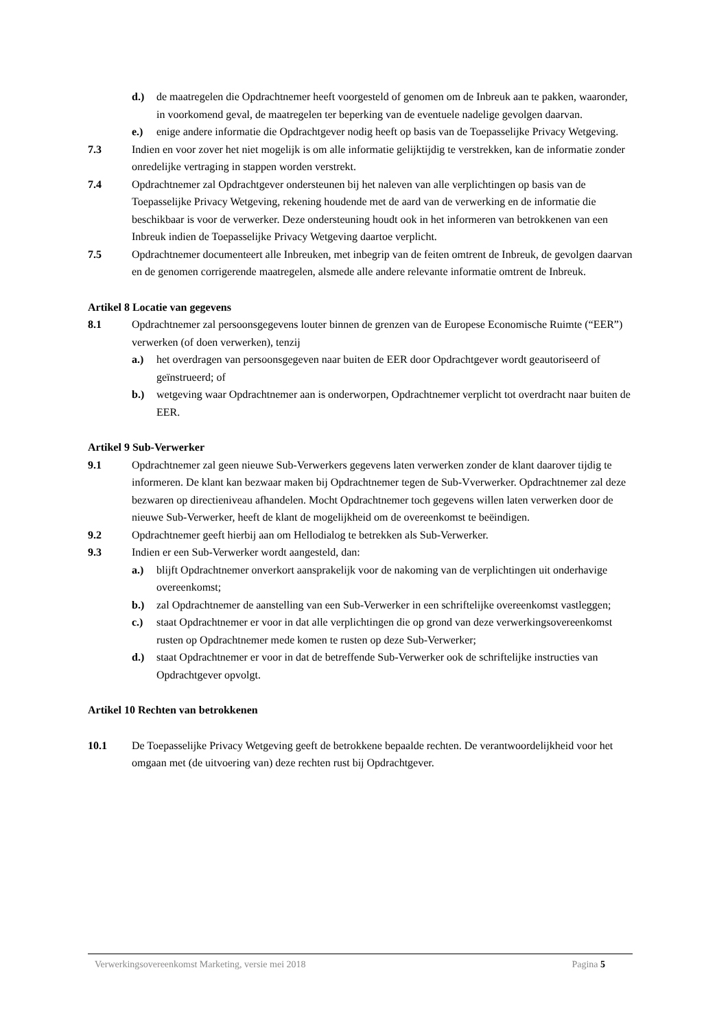d.) de maatregelen die Opdrachtnemer heeft voorgesteld of genomen om de Inbreuk aan te pakken, waaronder, in voorkomend geval, de maatregelen ter beperking van de eventuele nadelige gevolgen daarvan.
e.) enige andere informatie die Opdrachtgever nodig heeft op basis van de Toepasselijke Privacy Wetgeving.
7.3 Indien en voor zover het niet mogelijk is om alle informatie gelijktijdig te verstrekken, kan de informatie zonder onredelijke vertraging in stappen worden verstrekt.
7.4 Opdrachtnemer zal Opdrachtgever ondersteunen bij het naleven van alle verplichtingen op basis van de Toepasselijke Privacy Wetgeving, rekening houdende met de aard van de verwerking en de informatie die beschikbaar is voor de verwerker. Deze ondersteuning houdt ook in het informeren van betrokkenen van een Inbreuk indien de Toepasselijke Privacy Wetgeving daartoe verplicht.
7.5 Opdrachtnemer documenteert alle Inbreuken, met inbegrip van de feiten omtrent de Inbreuk, de gevolgen daarvan en de genomen corrigerende maatregelen, alsmede alle andere relevante informatie omtrent de Inbreuk.
Artikel 8 Locatie van gegevens
8.1 Opdrachtnemer zal persoonsgegevens louter binnen de grenzen van de Europese Economische Ruimte (“EER”) verwerken (of doen verwerken), tenzij
a.) het overdragen van persoonsgegeven naar buiten de EER door Opdrachtgever wordt geautoriseerd of geïnstrueerd; of
b.) wetgeving waar Opdrachtnemer aan is onderworpen, Opdrachtnemer verplicht tot overdracht naar buiten de EER.
Artikel 9 Sub-Verwerker
9.1 Opdrachtnemer zal geen nieuwe Sub-Verwerkers gegevens laten verwerken zonder de klant daarover tijdig te informeren. De klant kan bezwaar maken bij Opdrachtnemer tegen de Sub-Vverwerker. Opdrachtnemer zal deze bezwaren op directieniveau afhandelen. Mocht Opdrachtnemer toch gegevens willen laten verwerken door de nieuwe Sub-Verwerker, heeft de klant de mogelijkheid om de overeenkomst te beëindigen.
9.2 Opdrachtnemer geeft hierbij aan om Hellodialog te betrekken als Sub-Verwerker.
9.3 Indien er een Sub-Verwerker wordt aangesteld, dan:
a.) blijft Opdrachtnemer onverkort aansprakelijk voor de nakoming van de verplichtingen uit onderhavige overeenkomst;
b.) zal Opdrachtnemer de aanstelling van een Sub-Verwerker in een schriftelijke overeenkomst vastleggen;
c.) staat Opdrachtnemer er voor in dat alle verplichtingen die op grond van deze verwerkingsovereenkomst rusten op Opdrachtnemer mede komen te rusten op deze Sub-Verwerker;
d.) staat Opdrachtnemer er voor in dat de betreffende Sub-Verwerker ook de schriftelijke instructies van Opdrachtgever opvolgt.
Artikel 10 Rechten van betrokkenen
10.1 De Toepasselijke Privacy Wetgeving geeft de betrokkene bepaalde rechten. De verantwoordelijkheid voor het omgaan met (de uitvoering van) deze rechten rust bij Opdrachtgever.
Verwerkingsovereenkomst Marketing, versie mei 2018 Pagina 5